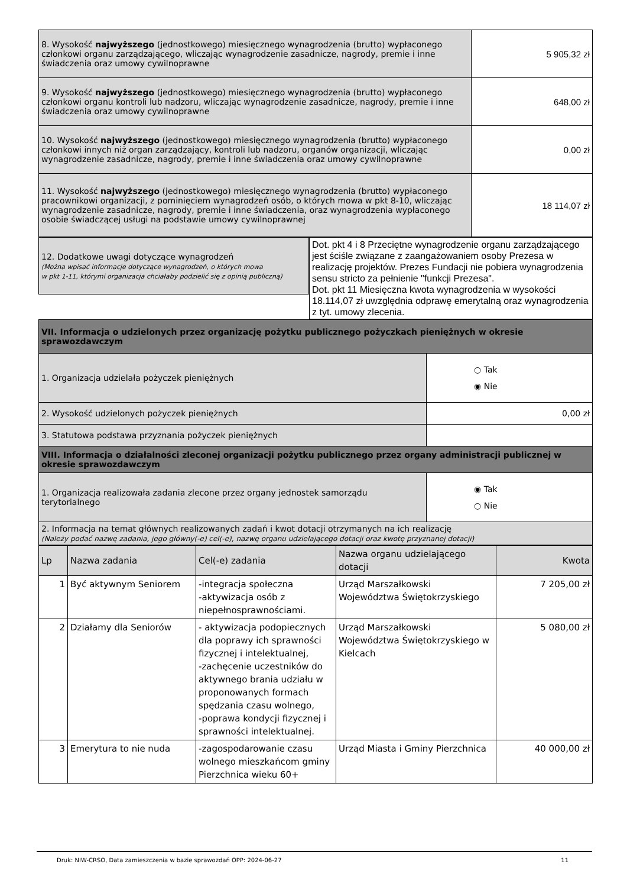| 8. Wysokość najwyższego (jednostkowego) miesięcznego wynagrodzenia (brutto) wypłaconego członkowi organu zarządzającego, wliczając wynagrodzenie zasadnicze, nagrody, premie i inne świadczenia oraz umowy cywilnoprawne | 5 905,32 zł |
| 9. Wysokość najwyższego (jednostkowego) miesięcznego wynagrodzenia (brutto) wypłaconego członkowi organu kontroli lub nadzoru, wliczając wynagrodzenie zasadnicze, nagrody, premie i inne świadczenia oraz umowy cywilnoprawne | 648,00 zł |
| 10. Wysokość najwyższego (jednostkowego) miesięcznego wynagrodzenia (brutto) wypłaconego członkowi innych niż organ zarządzający, kontroli lub nadzoru, organów organizacji, wliczając wynagrodzenie zasadnicze, nagrody, premie i inne świadczenia oraz umowy cywilnoprawne | 0,00 zł |
| 11. Wysokość najwyższego (jednostkowego) miesięcznego wynagrodzenia (brutto) wypłaconego pracownikowi organizacji, z pominięciem wynagrodzeń osób, o których mowa w pkt 8-10, wliczając wynagrodzenie zasadnicze, nagrody, premie i inne świadczenia, oraz wynagrodzenia wypłaconego osobie świadczącej usługi na podstawie umowy cywilnoprawnej | 18 114,07 zł |
12. Dodatkowe uwagi dotyczące wynagrodzeń
(Można wpisać informacje dotyczące wynagrodzeń, o których mowa
w pkt 1-11, którymi organizacja chciałaby podzielić się z opinią publiczną)
Dot. pkt 4 i 8 Przeciętne wynagrodzenie organu zarządzającego jest ściśle związane z zaangażowaniem osoby Prezesa w realizację projektów. Prezes Fundacji nie pobiera wynagrodzenia sensu stricto za pełnienie "funkcji Prezesa".
Dot. pkt 11 Miesięczna kwota wynagrodzenia w wysokości 18.114,07 zł uwzględnia odprawę emerytalną oraz wynagrodzenia z tyt. umowy zlecenia.
| VII. Informacja o udzielonych przez organizację pożytku publicznego pożyczkach pieniężnych w okresie sprawozdawczym | |
| 1. Organizacja udzielała pożyczek pieniężnych | ○ Tak ◉ Nie |
| 2. Wysokość udzielonych pożyczek pieniężnych | 0,00 zł |
| 3. Statutowa podstawa przyznania pożyczek pieniężnych | |
| VIII. Informacja o działalności zleconej organizacji pożytku publicznego przez organy administracji publicznej w okresie sprawozdawczym | |
| 1. Organizacja realizowała zadania zlecone przez organy jednostek samorządu terytorialnego | ◉ Tak ○ Nie |
| 2. Informacja na temat głównych realizowanych zadań i kwot dotacji otrzymanych na ich realizację (Należy podać nazwę zadania, jego główny(-e) cel(-e), nazwę organu udzielającego dotacji oraz kwotę przyznanej dotacji) | |
| Lp | Nazwa zadania | Cel(-e) zadania | Nazwa organu udzielającego dotacji | Kwota |
| --- | --- | --- | --- | --- |
| 1 | Być aktywnym Seniorem | -integracja społeczna -aktywizacja osób z niepełnosprawnościami. | Urząd Marszałkowski Województwa Świętokrzyskiego | 7 205,00 zł |
| 2 | Działamy dla Seniorów | - aktywizacja podopiecznych dla poprawy ich sprawności fizycznej i intelektualnej, -zachęcenie uczestników do aktywnego brania udziału w proponowanych formach spędzania czasu wolnego, -poprawa kondycji fizycznej i sprawności intelektualnej. | Urząd Marszałkowski Województwa Świętokrzyskiego w Kielcach | 5 080,00 zł |
| 3 | Emerytura to nie nuda | -zagospodarowanie czasu wolnego mieszkańcom gminy Pierzchnica wieku 60+ | Urząd Miasta i Gminy Pierzchnica | 40 000,00 zł |
Druk: NIW-CRSO, Data zamieszczenia w bazie sprawozdań OPP: 2024-06-27 11